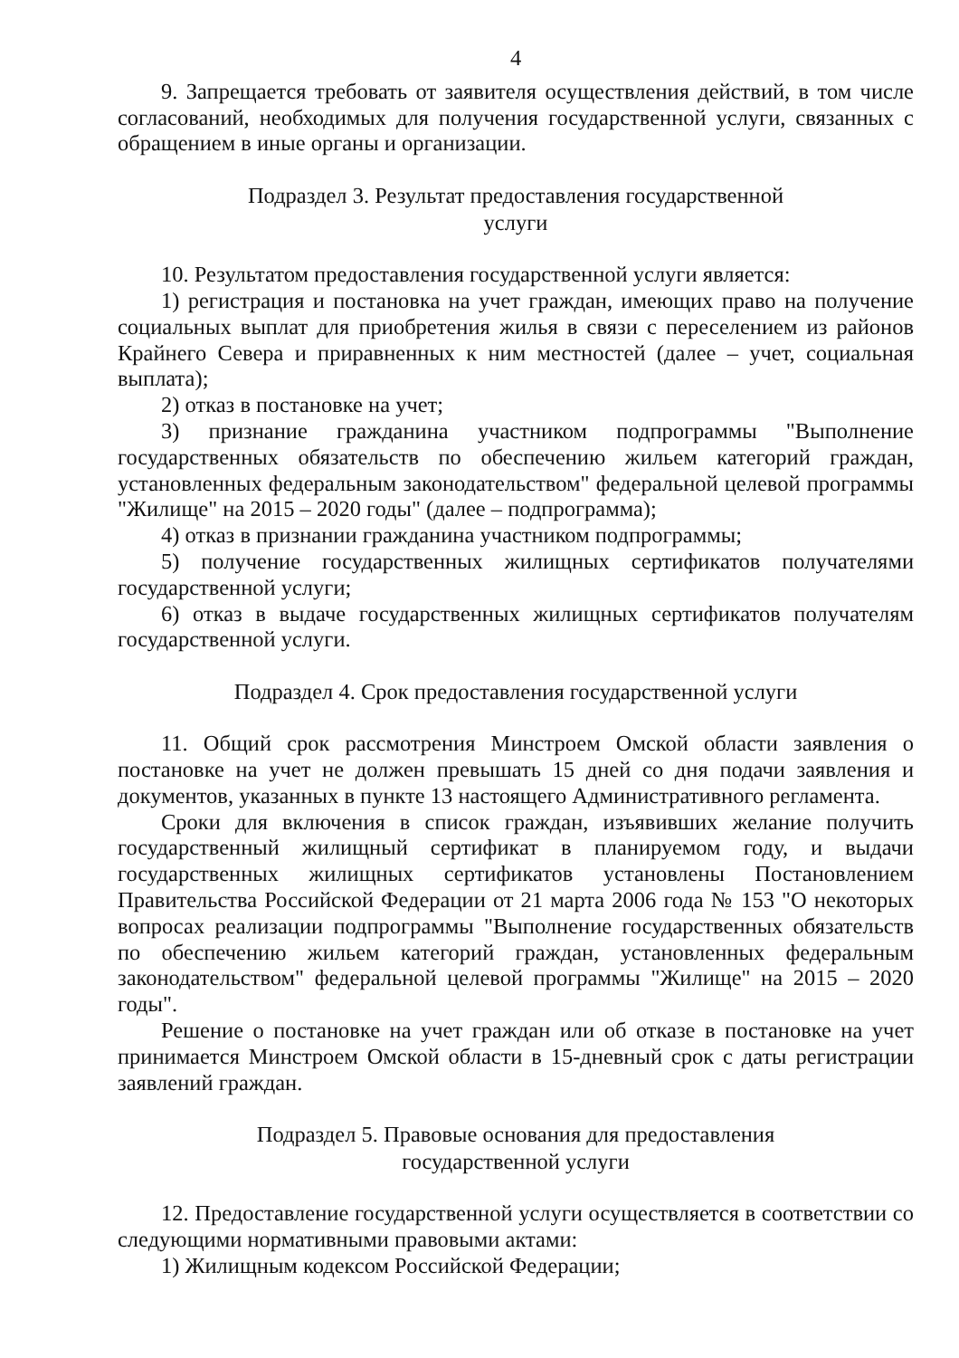4
9. Запрещается требовать от заявителя осуществления действий, в том числе согласований, необходимых для получения государственной услуги, связанных с обращением в иные органы и организации.
Подраздел 3. Результат предоставления государственной
услуги
10. Результатом предоставления государственной услуги является:
1) регистрация и постановка на учет граждан, имеющих право на получение социальных выплат для приобретения жилья в связи с переселением из районов Крайнего Севера и приравненных к ним местностей (далее – учет, социальная выплата);
2) отказ в постановке на учет;
3) признание гражданина участником подпрограммы "Выполнение государственных обязательств по обеспечению жильем категорий граждан, установленных федеральным законодательством" федеральной целевой программы "Жилище" на 2015 – 2020 годы" (далее – подпрограмма);
4) отказ в признании гражданина участником подпрограммы;
5) получение государственных жилищных сертификатов получателями государственной услуги;
6) отказ в выдаче государственных жилищных сертификатов получателям государственной услуги.
Подраздел 4. Срок предоставления государственной услуги
11. Общий срок рассмотрения Минстроем Омской области заявления о постановке на учет не должен превышать 15 дней со дня подачи заявления и документов, указанных в пункте 13 настоящего Административного регламента.
Сроки для включения в список граждан, изъявивших желание получить государственный жилищный сертификат в планируемом году, и выдачи государственных жилищных сертификатов установлены Постановлением Правительства Российской Федерации от 21 марта 2006 года № 153 "О некоторых вопросах реализации подпрограммы "Выполнение государственных обязательств по обеспечению жильем категорий граждан, установленных федеральным законодательством" федеральной целевой программы "Жилище" на 2015 – 2020 годы".
Решение о постановке на учет граждан или об отказе в постановке на учет принимается Минстроем Омской области в 15-дневный срок с даты регистрации заявлений граждан.
Подраздел 5. Правовые основания для предоставления
государственной услуги
12. Предоставление государственной услуги осуществляется в соответствии со следующими нормативными правовыми актами:
1) Жилищным кодексом Российской Федерации;